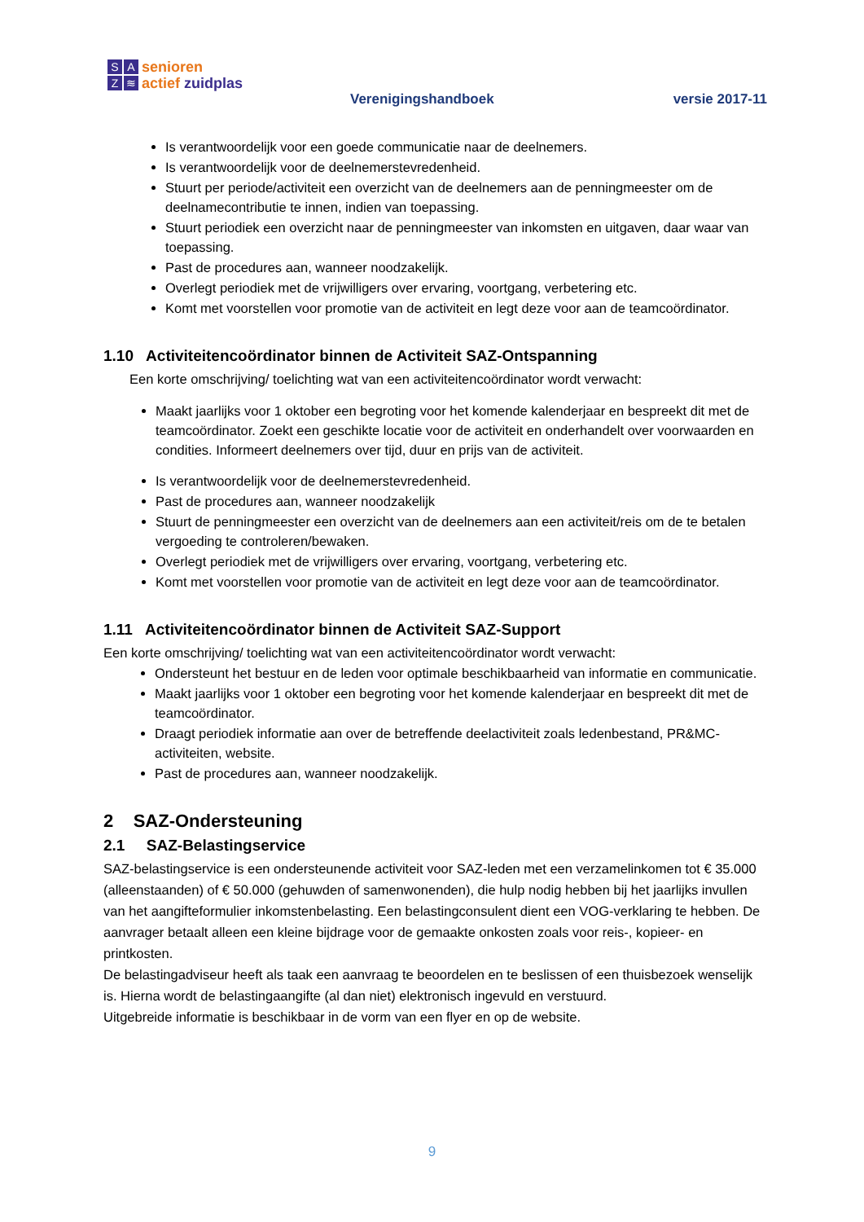SAZ ≋
senioren
actief zuidplas
Verenigingshandboek versie 2017-11
Is verantwoordelijk voor een goede communicatie naar de deelnemers.
Is verantwoordelijk voor de deelnemerstevredenheid.
Stuurt per periode/activiteit een overzicht van de deelnemers aan de penningmeester om de deelnamecontributie te innen, indien van toepassing.
Stuurt periodiek een overzicht naar de penningmeester van inkomsten en uitgaven, daar waar van toepassing.
Past de procedures aan, wanneer noodzakelijk.
Overlegt periodiek met de vrijwilligers over ervaring, voortgang, verbetering etc.
Komt met voorstellen voor promotie van de activiteit en legt deze voor aan de teamcoördinator.
1.10 Activiteitencoördinator binnen de Activiteit SAZ-Ontspanning
Een korte omschrijving/ toelichting wat van een activiteitencoördinator wordt verwacht:
Maakt jaarlijks voor 1 oktober een begroting voor het komende kalenderjaar en bespreekt dit met de teamcoördinator. Zoekt een geschikte locatie voor de activiteit en onderhandelt over voorwaarden en condities. Informeert deelnemers over tijd, duur en prijs van de activiteit.
Is verantwoordelijk voor de deelnemerstevredenheid.
Past de procedures aan, wanneer noodzakelijk
Stuurt de penningmeester een overzicht van de deelnemers aan een activiteit/reis om de te betalen vergoeding te controleren/bewaken.
Overlegt periodiek met de vrijwilligers over ervaring, voortgang, verbetering etc.
Komt met voorstellen voor promotie van de activiteit en legt deze voor aan de teamcoördinator.
1.11 Activiteitencoördinator binnen de Activiteit SAZ-Support
Een korte omschrijving/ toelichting wat van een activiteitencoördinator wordt verwacht:
Ondersteunt het bestuur en de leden voor optimale beschikbaarheid van informatie en communicatie.
Maakt jaarlijks voor 1 oktober een begroting voor het komende kalenderjaar en bespreekt dit met de teamcoördinator.
Draagt periodiek informatie aan over de betreffende deelactiviteit zoals ledenbestand, PR&MC-activiteiten, website.
Past de procedures aan, wanneer noodzakelijk.
2 SAZ-Ondersteuning
2.1 SAZ-Belastingservice
SAZ-belastingservice is een ondersteunende activiteit voor SAZ-leden met een verzamelinkomen tot € 35.000 (alleenstaanden) of € 50.000 (gehuwden of samenwonenden), die hulp nodig hebben bij het jaarlijks invullen van het aangifteformulier inkomstenbelasting. Een belastingconsulent dient een VOG-verklaring te hebben. De aanvrager betaalt alleen een kleine bijdrage voor de gemaakte onkosten zoals voor reis-, kopieer- en printkosten.
De belastingadviseur heeft als taak een aanvraag te beoordelen en te beslissen of een thuisbezoek wenselijk is. Hierna wordt de belastingaangifte (al dan niet) elektronisch ingevuld en verstuurd.
Uitgebreide informatie is beschikbaar in de vorm van een flyer en op de website.
9